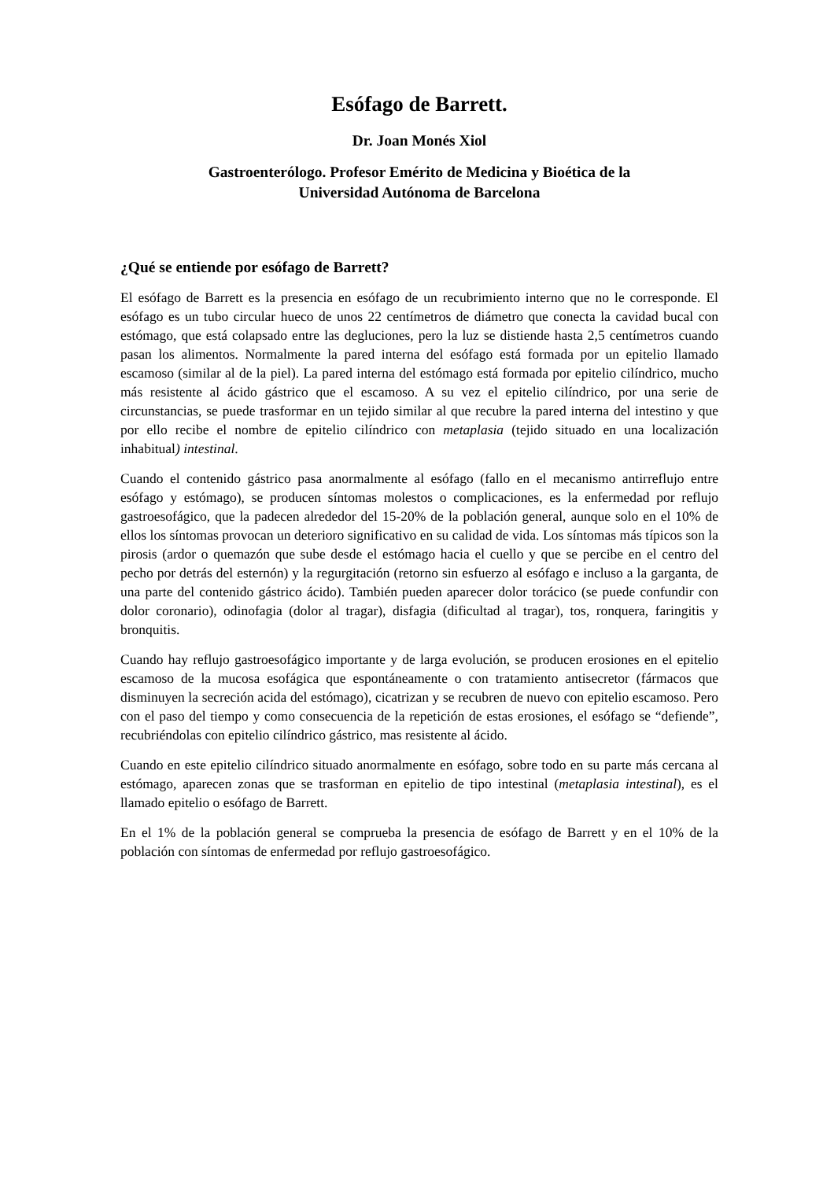Esófago de Barrett.
Dr. Joan Monés Xiol
Gastroenterólogo. Profesor Emérito de Medicina y Bioética de la
Universidad Autónoma de Barcelona
¿Qué se entiende por esófago de Barrett?
El esófago de Barrett es la presencia en esófago de un recubrimiento interno que no le corresponde. El esófago es un tubo circular hueco de unos 22 centímetros de diámetro que conecta la cavidad bucal con estómago, que está colapsado entre las degluciones, pero la luz se distiende hasta 2,5 centímetros cuando pasan los alimentos. Normalmente la pared interna del esófago está formada por un epitelio llamado escamoso (similar al de la piel). La pared interna del estómago está formada por epitelio cilíndrico, mucho más resistente al ácido gástrico que el escamoso. A su vez el epitelio cilíndrico, por una serie de circunstancias, se puede trasformar en un tejido similar al que recubre la pared interna del intestino y que por ello recibe el nombre de epitelio cilíndrico con metaplasia (tejido situado en una localización inhabitual) intestinal.
Cuando el contenido gástrico pasa anormalmente al esófago (fallo en el mecanismo antirreflujo entre esófago y estómago), se producen síntomas molestos o complicaciones, es la enfermedad por reflujo gastroesofágico, que la padecen alrededor del 15-20% de la población general, aunque solo en el 10% de ellos los síntomas provocan un deterioro significativo en su calidad de vida. Los síntomas más típicos son la pirosis (ardor o quemazón que sube desde el estómago hacia el cuello y que se percibe en el centro del pecho por detrás del esternón) y la regurgitación (retorno sin esfuerzo al esófago e incluso a la garganta, de una parte del contenido gástrico ácido). También pueden aparecer dolor torácico (se puede confundir con dolor coronario), odinofagia (dolor al tragar), disfagia (dificultad al tragar), tos, ronquera, faringitis y bronquitis.
Cuando hay reflujo gastroesofágico importante y de larga evolución, se producen erosiones en el epitelio escamoso de la mucosa esofágica que espontáneamente o con tratamiento antisecretor (fármacos que disminuyen la secreción acida del estómago), cicatrizan y se recubren de nuevo con epitelio escamoso. Pero con el paso del tiempo y como consecuencia de la repetición de estas erosiones, el esófago se “defiende”, recubriéndolas con epitelio cilíndrico gástrico, mas resistente al ácido.
Cuando en este epitelio cilíndrico situado anormalmente en esófago, sobre todo en su parte más cercana al estómago, aparecen zonas que se trasforman en epitelio de tipo intestinal (metaplasia intestinal), es el llamado epitelio o esófago de Barrett.
En el 1% de la población general se comprueba la presencia de esófago de Barrett y en el 10% de la población con síntomas de enfermedad por reflujo gastroesofágico.